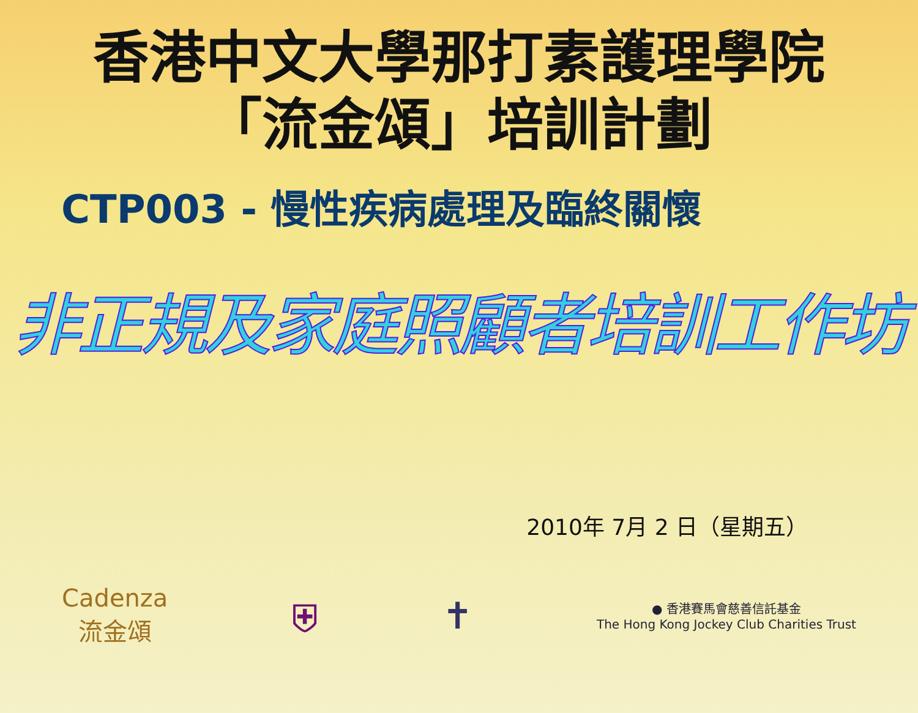香港中文大學那打素護理學院
「流金頌」培訓計劃
CTP003 - 慢性疾病處理及臨終關懷
非正規及家庭照顧者培訓工作坊
2010年 7月 2 日（星期五）
Cadenza
流金頌
⛨ ✝
● 香港賽馬會慈善信託基金
The Hong Kong Jockey Club Charities Trust